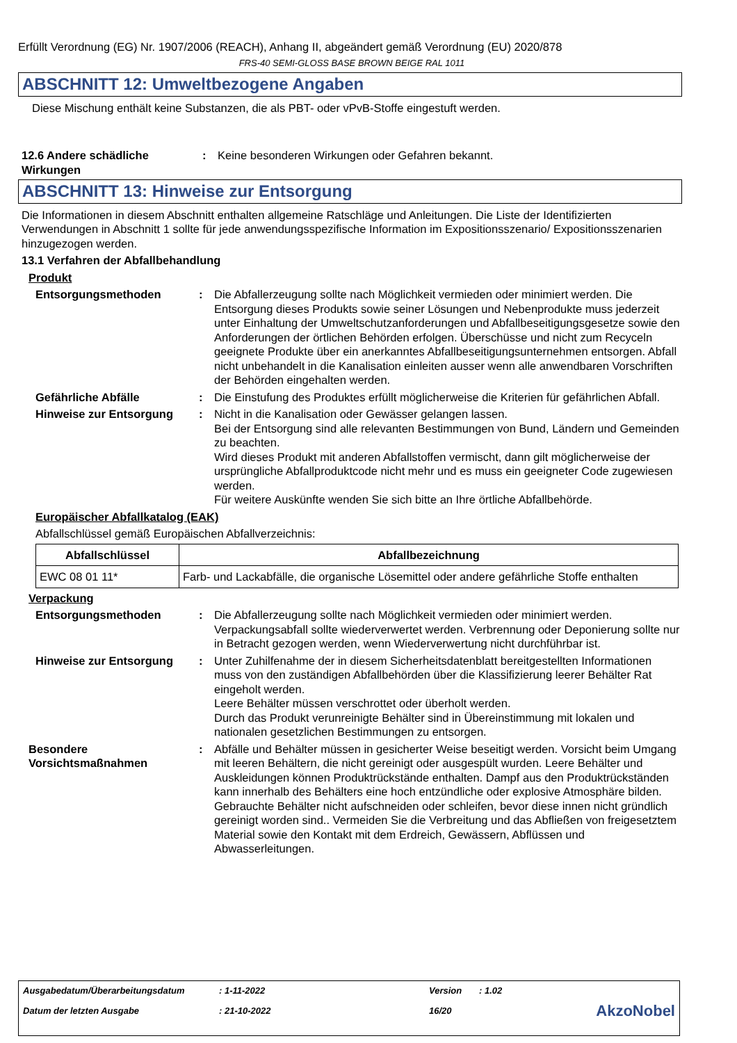Erfüllt Verordnung (EG) Nr. 1907/2006 (REACH), Anhang II, abgeändert gemäß Verordnung (EU) 2020/878
FRS-40 SEMI-GLOSS BASE BROWN BEIGE RAL 1011
ABSCHNITT 12: Umweltbezogene Angaben
Diese Mischung enthält keine Substanzen, die als PBT- oder vPvB-Stoffe eingestuft werden.
12.6 Andere schädliche Wirkungen
: Keine besonderen Wirkungen oder Gefahren bekannt.
ABSCHNITT 13: Hinweise zur Entsorgung
Die Informationen in diesem Abschnitt enthalten allgemeine Ratschläge und Anleitungen. Die Liste der Identifizierten Verwendungen in Abschnitt 1 sollte für jede anwendungsspezifische Information im Expositionsszenario/ Expositionsszenarien hinzugezogen werden.
13.1 Verfahren der Abfallbehandlung
Produkt
Entsorgungsmethoden : Die Abfallerzeugung sollte nach Möglichkeit vermieden oder minimiert werden. Die Entsorgung dieses Produkts sowie seiner Lösungen und Nebenprodukte muss jederzeit unter Einhaltung der Umweltschutzanforderungen und Abfallbeseitigungsgesetze sowie den Anforderungen der örtlichen Behörden erfolgen. Überschüsse und nicht zum Recyceln geeignete Produkte über ein anerkanntes Abfallbeseitigungsunternehmen entsorgen. Abfall nicht unbehandelt in die Kanalisation einleiten ausser wenn alle anwendbaren Vorschriften der Behörden eingehalten werden.
Gefährliche Abfälle : Die Einstufung des Produktes erfüllt möglicherweise die Kriterien für gefährlichen Abfall.
Hinweise zur Entsorgung : Nicht in die Kanalisation oder Gewässer gelangen lassen.
Bei der Entsorgung sind alle relevanten Bestimmungen von Bund, Ländern und Gemeinden zu beachten.
Wird dieses Produkt mit anderen Abfallstoffen vermischt, dann gilt möglicherweise der ursprüngliche Abfallproduktcode nicht mehr und es muss ein geeigneter Code zugewiesen werden.
Für weitere Auskünfte wenden Sie sich bitte an Ihre örtliche Abfallbehörde.
Europäischer Abfallkatalog (EAK)
Abfallschlüssel gemäß Europäischen Abfallverzeichnis:
| Abfallschlüssel | Abfallbezeichnung |
| --- | --- |
| EWC 08 01 11* | Farb- und Lackabfälle, die organische Lösemittel oder andere gefährliche Stoffe enthalten |
Verpackung
Entsorgungsmethoden : Die Abfallerzeugung sollte nach Möglichkeit vermieden oder minimiert werden. Verpackungsabfall sollte wiederverwertet werden. Verbrennung oder Deponierung sollte nur in Betracht gezogen werden, wenn Wiederverwertung nicht durchführbar ist.
Hinweise zur Entsorgung : Unter Zuhilfenahme der in diesem Sicherheitsdatenblatt bereitgestellten Informationen muss von den zuständigen Abfallbehörden über die Klassifizierung leerer Behälter Rat eingeholt werden.
Leere Behälter müssen verschrottet oder überholt werden.
Durch das Produkt verunreinigte Behälter sind in Übereinstimmung mit lokalen und nationalen gesetzlichen Bestimmungen zu entsorgen.
Besondere Vorsichtsmaßnahmen
: Abfälle und Behälter müssen in gesicherter Weise beseitigt werden. Vorsicht beim Umgang mit leeren Behältern, die nicht gereinigt oder ausgespült wurden. Leere Behälter und Auskleidungen können Produktrückstände enthalten. Dampf aus den Produktrückständen kann innerhalb des Behälters eine hoch entzündliche oder explosive Atmosphäre bilden. Gebrauchte Behälter nicht aufschneiden oder schleifen, bevor diese innen nicht gründlich gereinigt worden sind.. Vermeiden Sie die Verbreitung und das Abfließen von freigesetztem Material sowie den Kontakt mit dem Erdreich, Gewässern, Abflüssen und Abwasserleitungen.
| Ausgabedatum/Überarbeitungsdatum | : 1-11-2022 | Version | : 1.02 | |
| Datum der letzten Ausgabe | : 21-10-2022 | 16/20 | | AkzoNobel |